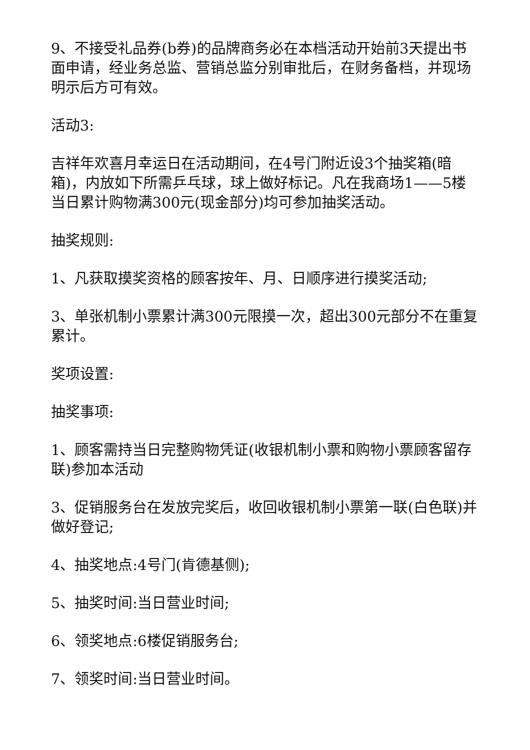9、不接受礼品券(b券)的品牌商务必在本档活动开始前3天提出书面申请，经业务总监、营销总监分别审批后，在财务备档，并现场明示后方可有效。
活动3:
吉祥年欢喜月幸运日在活动期间，在4号门附近设3个抽奖箱(暗箱)，内放如下所需乒乓球，球上做好标记。凡在我商场1——5楼当日累计购物满300元(现金部分)均可参加抽奖活动。
抽奖规则:
1、凡获取摸奖资格的顾客按年、月、日顺序进行摸奖活动;
3、单张机制小票累计满300元限摸一次，超出300元部分不在重复累计。
奖项设置:
抽奖事项:
1、顾客需持当日完整购物凭证(收银机制小票和购物小票顾客留存联)参加本活动
3、促销服务台在发放完奖后，收回收银机制小票第一联(白色联)并做好登记;
4、抽奖地点:4号门(肯德基侧);
5、抽奖时间:当日营业时间;
6、领奖地点:6楼促销服务台;
7、领奖时间:当日营业时间。